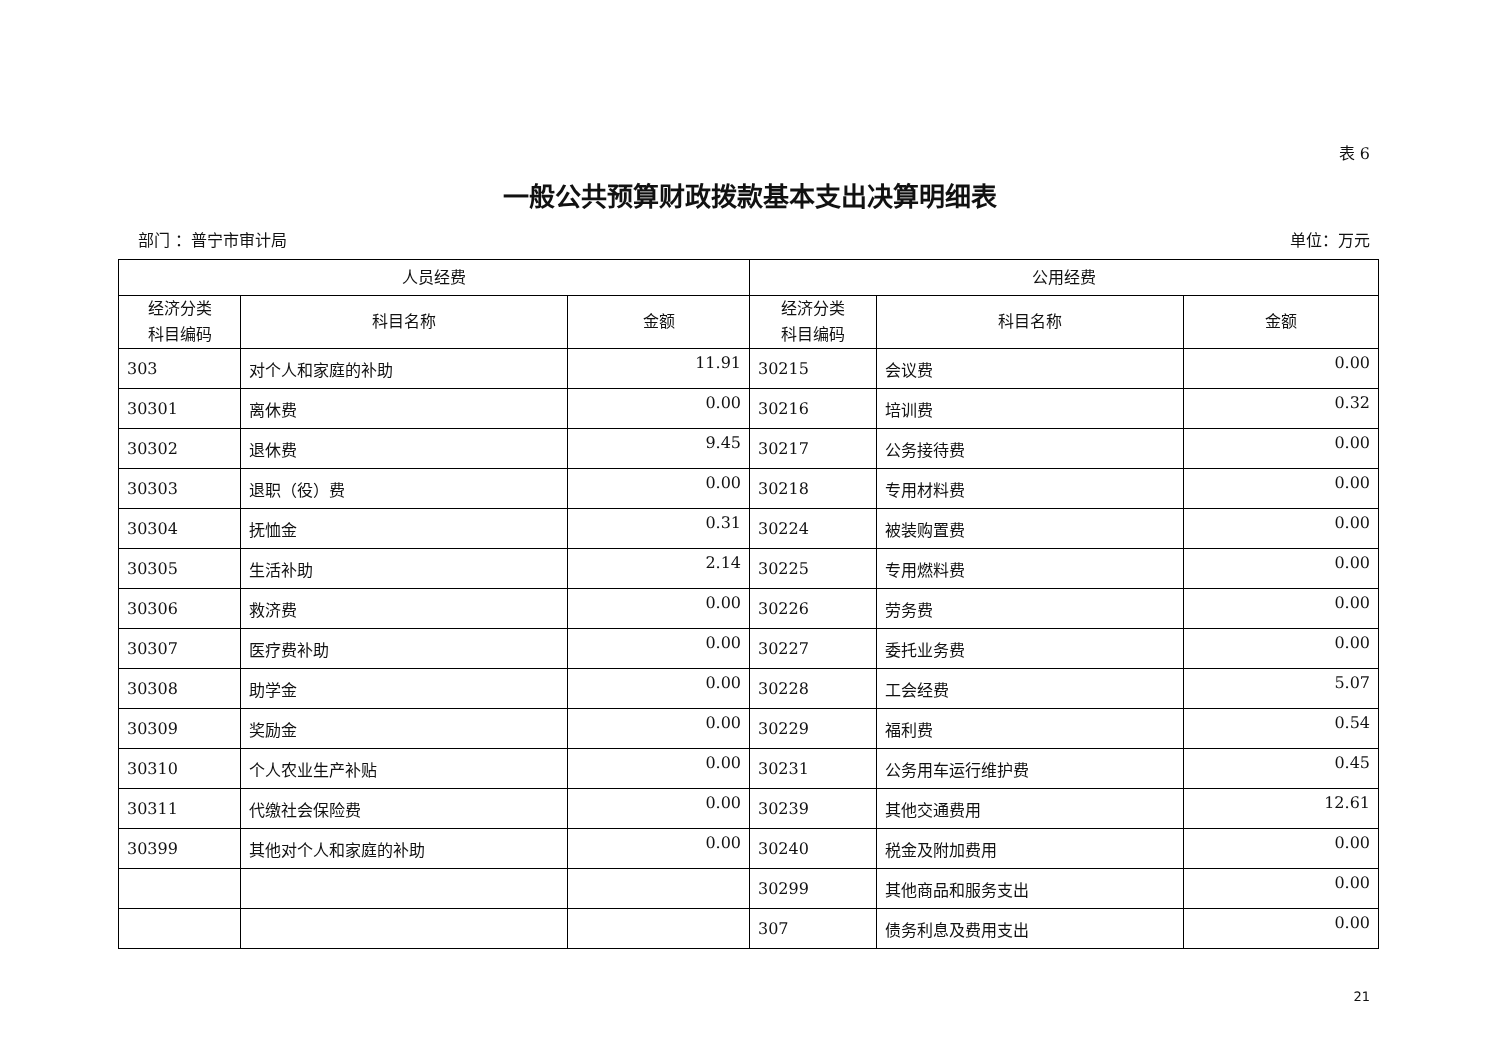表 6
一般公共预算财政拨款基本支出决算明细表
部门 ：普宁市审计局 单位：万元
| 人员经费 | | | 公用经费 | | |
| --- | --- | --- | --- | --- | --- |
| 经济分类 科目编码 | 科目名称 | 金额 | 经济分类 科目编码 | 科目名称 | 金额 |
| 303 | 对个人和家庭的补助 | 11.91 | 30215 | 会议费 | 0.00 |
| 30301 | 离休费 | 0.00 | 30216 | 培训费 | 0.32 |
| 30302 | 退休费 | 9.45 | 30217 | 公务接待费 | 0.00 |
| 30303 | 退职（役）费 | 0.00 | 30218 | 专用材料费 | 0.00 |
| 30304 | 抚恤金 | 0.31 | 30224 | 被装购置费 | 0.00 |
| 30305 | 生活补助 | 2.14 | 30225 | 专用燃料费 | 0.00 |
| 30306 | 救济费 | 0.00 | 30226 | 劳务费 | 0.00 |
| 30307 | 医疗费补助 | 0.00 | 30227 | 委托业务费 | 0.00 |
| 30308 | 助学金 | 0.00 | 30228 | 工会经费 | 5.07 |
| 30309 | 奖励金 | 0.00 | 30229 | 福利费 | 0.54 |
| 30310 | 个人农业生产补贴 | 0.00 | 30231 | 公务用车运行维护费 | 0.45 |
| 30311 | 代缴社会保险费 | 0.00 | 30239 | 其他交通费用 | 12.61 |
| 30399 | 其他对个人和家庭的补助 | 0.00 | 30240 | 税金及附加费用 | 0.00 |
| | | | 30299 | 其他商品和服务支出 | 0.00 |
| | | | 307 | 债务利息及费用支出 | 0.00 |
21